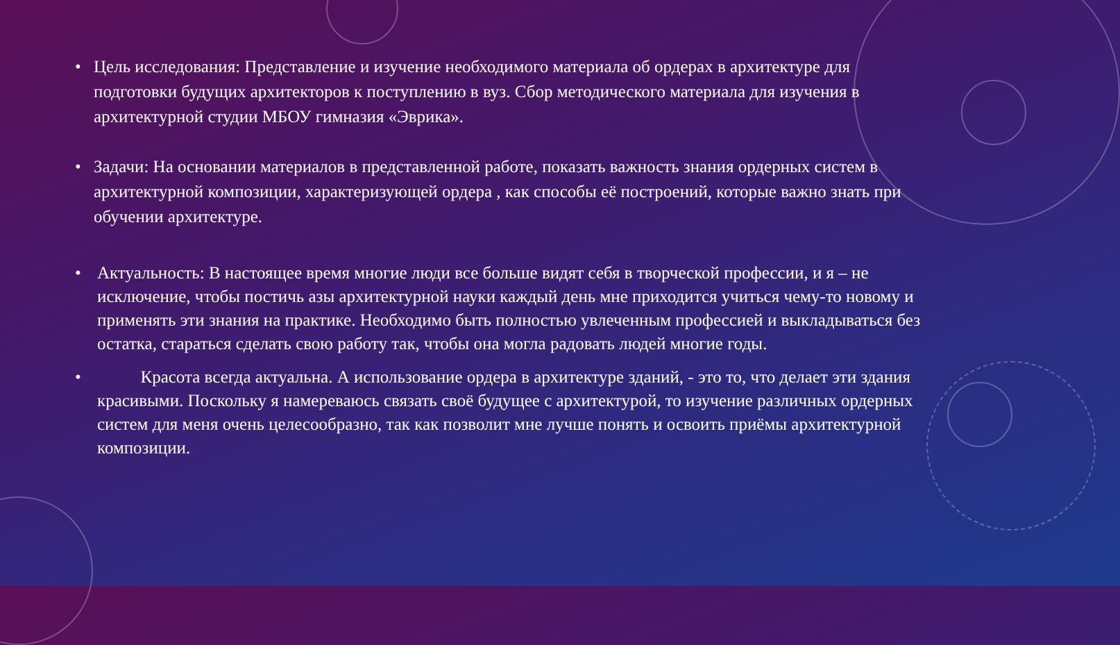• Цель исследования: Представление и изучение необходимого материала об ордерах в архитектуре для подготовки будущих архитекторов к поступлению в вуз. Сбор методического материала для изучения в архитектурной студии МБОУ гимназия «Эврика».
• Задачи: На основании материалов в представленной работе, показать важность знания ордерных систем в архитектурной композиции, характеризующей ордера , как способы её построений, которые важно знать при обучении архитектуре.
• Актуальность: В настоящее время многие люди все больше видят себя в творческой профессии, и я – не исключение, чтобы постичь азы архитектурной науки каждый день мне приходится учиться чему-то новому и применять эти знания на практике. Необходимо быть полностью увлеченным профессией и выкладываться без остатка, стараться сделать свою работу так, чтобы она могла радовать людей многие годы.
• Красота всегда актуальна. А использование ордера в архитектуре зданий, - это то, что делает эти здания красивыми. Поскольку я намереваюсь связать своё будущее с архитектурой, то изучение различных ордерных систем для меня очень целесообразно, так как позволит мне лучше понять и освоить приёмы архитектурной композиции.